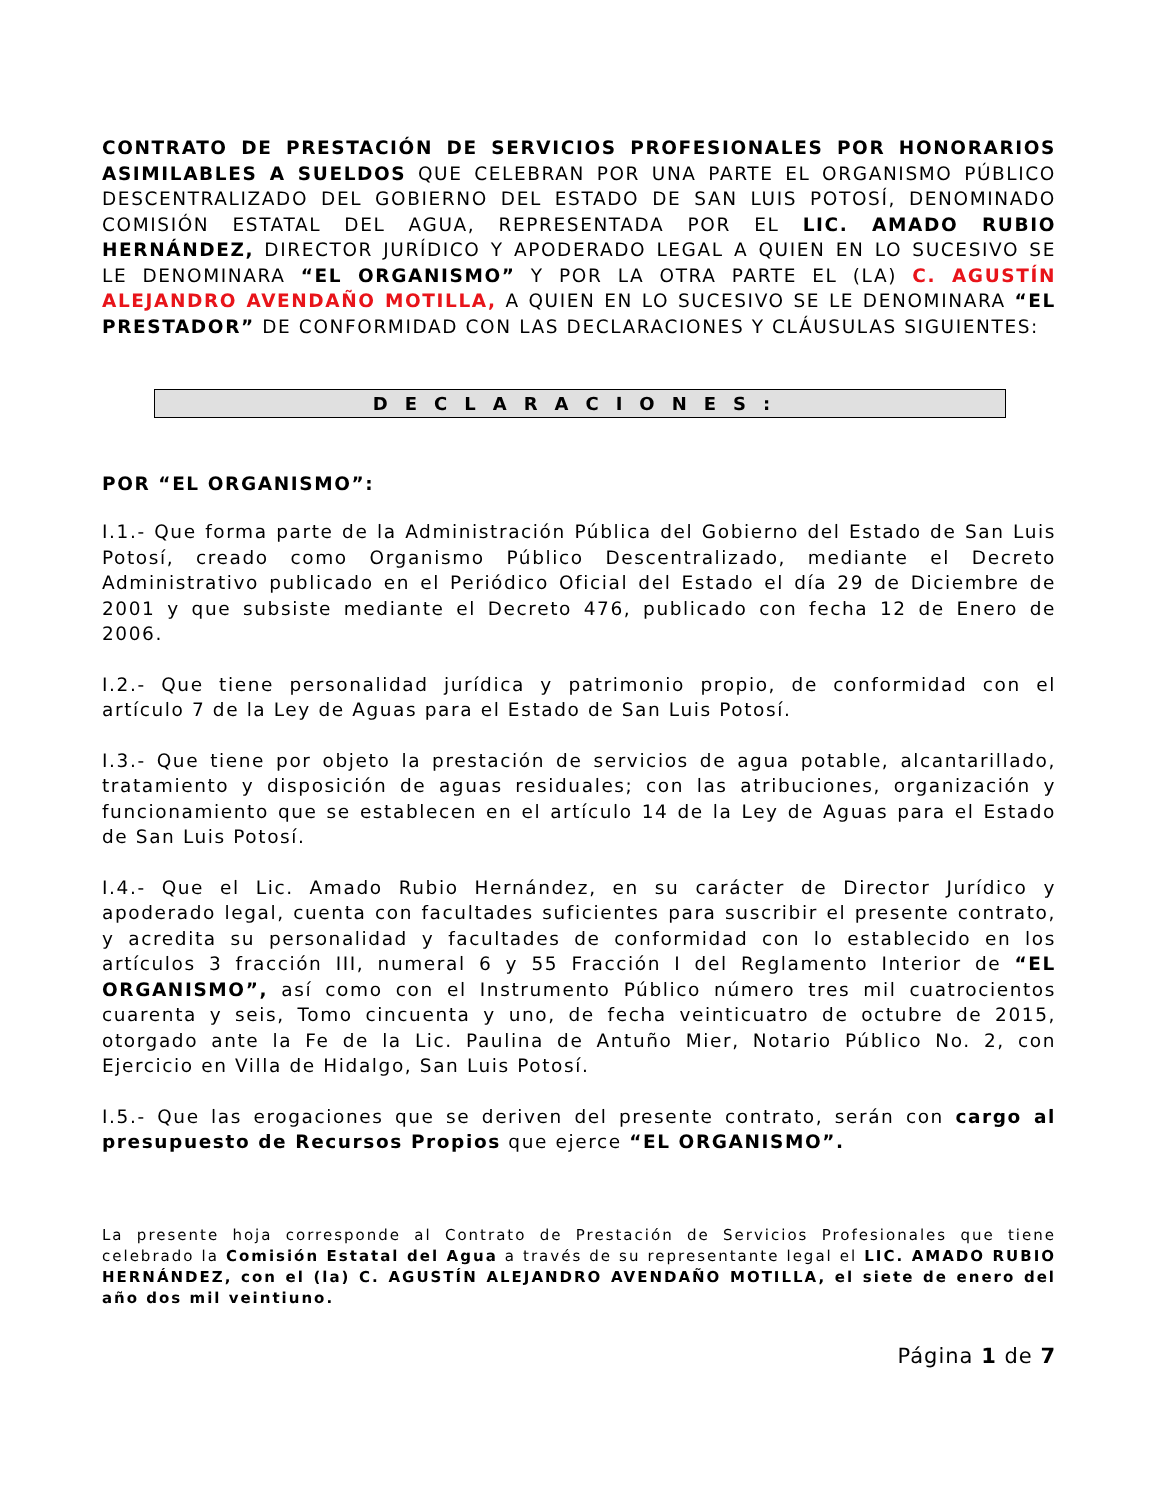CONTRATO DE PRESTACIÓN DE SERVICIOS PROFESIONALES POR HONORARIOS ASIMILABLES A SUELDOS QUE CELEBRAN POR UNA PARTE EL ORGANISMO PÚBLICO DESCENTRALIZADO DEL GOBIERNO DEL ESTADO DE SAN LUIS POTOSÍ, DENOMINADO COMISIÓN ESTATAL DEL AGUA, REPRESENTADA POR EL LIC. AMADO RUBIO HERNÁNDEZ, DIRECTOR JURÍDICO Y APODERADO LEGAL A QUIEN EN LO SUCESIVO SE LE DENOMINARA “EL ORGANISMO” Y POR LA OTRA PARTE EL (LA) C. AGUSTÍN ALEJANDRO AVENDAÑO MOTILLA, A QUIEN EN LO SUCESIVO SE LE DENOMINARA “EL PRESTADOR” DE CONFORMIDAD CON LAS DECLARACIONES Y CLÁUSULAS SIGUIENTES:
DECLARACIONES:
POR “EL ORGANISMO”:
I.1.- Que forma parte de la Administración Pública del Gobierno del Estado de San Luis Potosí, creado como Organismo Público Descentralizado, mediante el Decreto Administrativo publicado en el Periódico Oficial del Estado el día 29 de Diciembre de 2001 y que subsiste mediante el Decreto 476, publicado con fecha 12 de Enero de 2006.
I.2.- Que tiene personalidad jurídica y patrimonio propio, de conformidad con el artículo 7 de la Ley de Aguas para el Estado de San Luis Potosí.
I.3.- Que tiene por objeto la prestación de servicios de agua potable, alcantarillado, tratamiento y disposición de aguas residuales; con las atribuciones, organización y funcionamiento que se establecen en el artículo 14 de la Ley de Aguas para el Estado de San Luis Potosí.
I.4.- Que el Lic. Amado Rubio Hernández, en su carácter de Director Jurídico y apoderado legal, cuenta con facultades suficientes para suscribir el presente contrato, y acredita su personalidad y facultades de conformidad con lo establecido en los artículos 3 fracción III, numeral 6 y 55 Fracción I del Reglamento Interior de “EL ORGANISMO”, así como con el Instrumento Público número tres mil cuatrocientos cuarenta y seis, Tomo cincuenta y uno, de fecha veinticuatro de octubre de 2015, otorgado ante la Fe de la Lic. Paulina de Antuño Mier, Notario Público No. 2, con Ejercicio en Villa de Hidalgo, San Luis Potosí.
I.5.- Que las erogaciones que se deriven del presente contrato, serán con cargo al presupuesto de Recursos Propios que ejerce “EL ORGANISMO”.
La presente hoja corresponde al Contrato de Prestación de Servicios Profesionales que tiene celebrado la Comisión Estatal del Agua a través de su representante legal el LIC. AMADO RUBIO HERNÁNDEZ, con el (la) C. AGUSTÍN ALEJANDRO AVENDAÑO MOTILLA, el siete de enero del año dos mil veintiuno.
Página 1 de 7